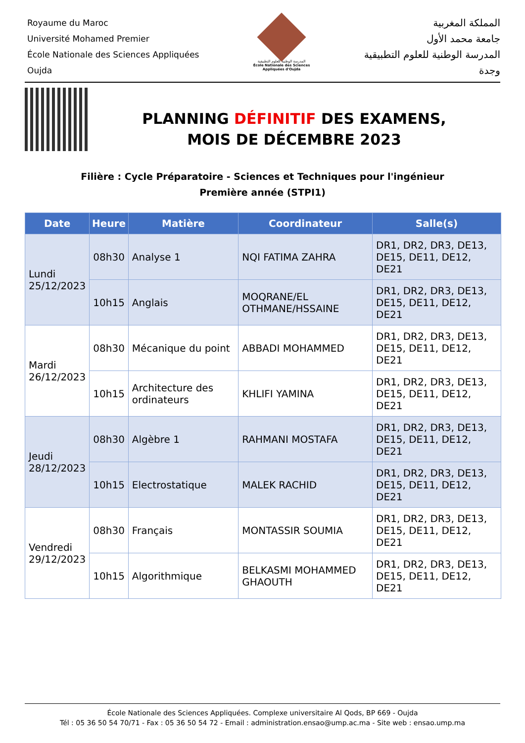Royaume du Maroc
Université Mohamed Premier
École Nationale des Sciences Appliquées
Oujda
المدرسة الوطنية للعلوم التطبيقية
École Nationale des Sciences Appliquées d'Oujda
المملكة المغربية
جامعة محمد الأول
المدرسة الوطنية للعلوم التطبيقية
وجدة
PLANNING DÉFINITIF DES EXAMENS,
MOIS DE DÉCEMBRE 2023
Filière : Cycle Préparatoire - Sciences et Techniques pour l'ingénieur
Première année (STPI1)
| Date | Heure | Matière | Coordinateur | Salle(s) |
| --- | --- | --- | --- | --- |
| Lundi 25/12/2023 | 08h30 | Analyse 1 | NQI FATIMA ZAHRA | DR1, DR2, DR3, DE13, DE15, DE11, DE12, DE21 |
| | 10h15 | Anglais | MOQRANE/EL OTHMANE/HSSAINE | DR1, DR2, DR3, DE13, DE15, DE11, DE12, DE21 |
| Mardi 26/12/2023 | 08h30 | Mécanique du point | ABBADI MOHAMMED | DR1, DR2, DR3, DE13, DE15, DE11, DE12, DE21 |
| | 10h15 | Architecture des ordinateurs | KHLIFI YAMINA | DR1, DR2, DR3, DE13, DE15, DE11, DE12, DE21 |
| Jeudi 28/12/2023 | 08h30 | Algèbre 1 | RAHMANI MOSTAFA | DR1, DR2, DR3, DE13, DE15, DE11, DE12, DE21 |
| | 10h15 | Electrostatique | MALEK RACHID | DR1, DR2, DR3, DE13, DE15, DE11, DE12, DE21 |
| Vendredi 29/12/2023 | 08h30 | Français | MONTASSIR SOUMIA | DR1, DR2, DR3, DE13, DE15, DE11, DE12, DE21 |
| | 10h15 | Algorithmique | BELKASMI MOHAMMED GHAOUTH | DR1, DR2, DR3, DE13, DE15, DE11, DE12, DE21 |
École Nationale des Sciences Appliquées. Complexe universitaire Al Qods, BP 669 - Oujda
Tél : 05 36 50 54 70/71 - Fax : 05 36 50 54 72 - Email : administration.ensao@ump.ac.ma - Site web : ensao.ump.ma